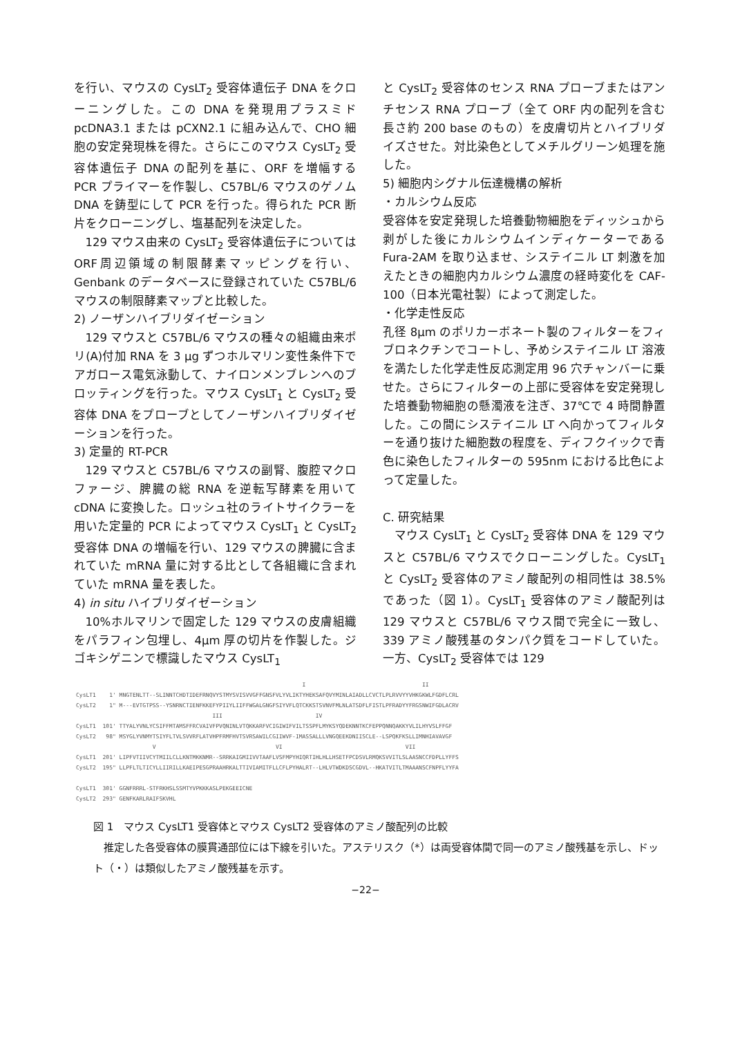を行い、マウスの CysLT<sub>2</sub> 受容体遺伝子 DNA をクローニングした。この DNA を発現用プラスミド pcDNA3.1 または pCXN2.1 に組み込んで、CHO 細胞の安定発現株を得た。さらにこのマウス CysLT<sub>2</sub> 受容体遺伝子 DNA の配列を基に、ORF を増幅する PCR プライマーを作製し、C57BL/6 マウスのゲノム DNA を鋳型にして PCR を行った。得られた PCR 断片をクローニングし、塩基配列を決定した。
129 マウス由来の CysLT<sub>2</sub> 受容体遺伝子についてはORF周辺領域の制限酵素マッピングを行い、Genbank のデータベースに登録されていた C57BL/6 マウスの制限酵素マップと比較した。
2) ノーザンハイブリダイゼーション
129 マウスと C57BL/6 マウスの種々の組織由来ポリ(A)付加 RNA を 3 μg ずつホルマリン変性条件下でアガロース電気泳動して、ナイロンメンブレンへのブロッティングを行った。マウス CysLT<sub>1</sub> と CysLT<sub>2</sub> 受容体 DNA をプローブとしてノーザンハイブリダイゼーションを行った。
3) 定量的 RT-PCR
129 マウスと C57BL/6 マウスの副腎、腹腔マクロファージ、脾臓の総 RNA を逆転写酵素を用いて cDNA に変換した。ロッシュ社のライトサイクラーを用いた定量的 PCR によってマウス CysLT<sub>1</sub> と CysLT<sub>2</sub> 受容体 DNA の増幅を行い、129 マウスの脾臓に含まれていた mRNA 量に対する比として各組織に含まれていた mRNA 量を表した。
4) in situ ハイブリダイゼーション
10%ホルマリンで固定した 129 マウスの皮膚組織をパラフィン包埋し、4μm 厚の切片を作製した。ジゴキシゲニンで標識したマウス CysLT<sub>1</sub>
と CysLT<sub>2</sub> 受容体のセンス RNA プローブまたはアンチセンス RNA プローブ（全て ORF 内の配列を含む長さ約 200 base のもの）を皮膚切片とハイブリダイズさせた。対比染色としてメチルグリーン処理を施した。
5) 細胞内シグナル伝達機構の解析
・カルシウム反応
受容体を安定発現した培養動物細胞をディッシュから剥がした後にカルシウムインディケーターである Fura-2AM を取り込ませ、システイニル LT 刺激を加えたときの細胞内カルシウム濃度の経時変化を CAF-100（日本光電社製）によって測定した。
・化学走性反応
孔径 8μm のポリカーボネート製のフィルターをフィブロネクチンでコートし、予めシステイニル LT 溶液を満たした化学走性反応測定用 96 穴チャンバーに乗せた。さらにフィルターの上部に受容体を安定発現した培養動物細胞の懸濁液を注ぎ、37℃で 4 時間静置した。この間にシステイニル LT へ向かってフィルターを通り抜けた細胞数の程度を、ディフクイックで青色に染色したフィルターの 595nm における比色によって定量した。
C. 研究結果
マウス CysLT<sub>1</sub> と CysLT<sub>2</sub> 受容体 DNA を 129 マウスと C57BL/6 マウスでクローニングした。CysLT<sub>1</sub> と CysLT<sub>2</sub> 受容体のアミノ酸配列の相同性は 38.5%であった（図 1）。CysLT<sub>1</sub> 受容体のアミノ酸配列は 129 マウスと C57BL/6 マウス間で完全に一致し、339 アミノ酸残基のタンパク質をコードしていた。一方、CysLT<sub>2</sub> 受容体では 129
I II CysLT1 1' MNGTENLTT--SLINNTCHDTIDEFRNQVYSTMYSVISVVGFFGNSFVLYVLIKTYHEKSAFQVYMINLAIADLLCVCTLPLRVVYYVHKGKWLFGDFLCRL CysLT2 1" M---EVTGTPSS--YSNRNCTIENFKKEFYPIIYLIIFFWGALGNGFSIYVFLQTCKKSTSVNVFMLNLATSDFLFISTLPFRADYYFRGSNWIFGDLACRV III IV CysLT1 101' TTYALYVNLYCSIFFMTAMSFFRCVAIVFPVQNINLVTQKKARFVCIGIWIFVILTSSPFLMYKSYQDEKNNTKCFEPPQNNQAKKYVLILHYVSLFFGF CysLT2 98" MSYGLYVNMYTSIYFLTVLSVVRFLATVHPFRMFHVTSVRSAWILCGIIWVF-IMASSALLLVNGQEEKDNIISCLE--LSPQKFKSLLIMNHIAVAVGF V VI VII CysLT1 201' LIPFVTIIVCYTMIILCLLKNTMKKNMR--SRRKAIGMIIVVTAAFLVSFMPYHIQRTIHLHLLHSETFPCDSVLRMQKSVVITLSLAASNCCFDPLLYFFS CysLT2 195" LLPFLTLTICYLLIIRILLKAEIPESGPRAAHRKALTTIVIAMITFLLCFLPYHALRT--LHLVTWDKDSCGDVL--HKATVITLTMAAANSCFNPFLYYFA CysLT1 301' GGNFRRRL-STFRKHSLSSMTYVPKKKASLPEKGEEICNE CysLT2 293" GENFKARLRAIFSKVHL
図 1　マウス CysLT1 受容体とマウス CysLT2 受容体のアミノ酸配列の比較
推定した各受容体の膜貫通部位には下線を引いた。アステリスク（*）は両受容体間で同一のアミノ酸残基を示し、ドット（・）は類似したアミノ酸残基を示す。
−22−